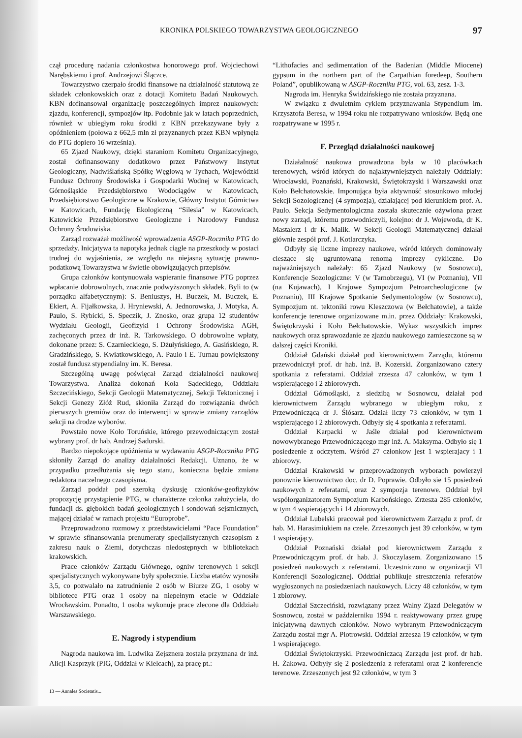KRONIKA POLSKIEGO TOWARZYSTWA GEOLOGICZNEGO 97
czął procedurę nadania członkostwa honorowego prof. Wojciechowi Narębskiemu i prof. Andrzejowi Ślączce.
Towarzystwo czerpało środki finansowe na działalność statutową ze składek członkowskich oraz z dotacji Komitetu Badań Naukowych. KBN dofinansował organizację poszczególnych imprez naukowych: zjazdu, konferencji, sympozjów itp. Podobnie jak w latach poprzednich, również w ubiegłym roku środki z KBN przekazywane były z opóźnieniem (połowa z 662,5 mln zł przyznanych przez KBN wpłynęła do PTG dopiero 16 września).
65 Zjazd Naukowy, dzięki staraniom Komitetu Organizacyjnego, został dofinansowany dodatkowo przez Państwowy Instytut Geologiczny, Nadwiślańską Spółkę Węglową w Tychach, Wojewódzki Fundusz Ochrony Środowiska i Gospodarki Wodnej w Katowicach, Górnośląskie Przedsiębiorstwo Wodociągów w Katowicach, Przedsiębiorstwo Geologiczne w Krakowie, Główny Instytut Górnictwa w Katowicach, Fundację Ekologiczną “Silesia” w Katowicach, Katowickie Przedsiębiorstwo Geologiczne i Narodowy Fundusz Ochrony Środowiska.
Zarząd rozważał możliwość wprowadzenia ASGP-Rocznika PTG do sprzedaży. Inicjatywa ta napotyka jednak ciągle na przeszkody w postaci trudnej do wyjaśnienia, ze względu na niejasną sytuację prawno-podatkową Towarzystwa w świetle obowiązujących przepisów.
Grupa członków kontynuowała wspieranie finansowe PTG poprzez wpłacanie dobrowolnych, znacznie podwyższonych składek. Byli to (w porządku alfabetycznym): S. Beniuszys, H. Buczek, M. Buczek, E. Ekiert, A. Fijałkowska, J. Hryniewski, A. Jednorowska, J. Motyka, A. Paulo, S. Rybicki, S. Speczik, J. Znosko, oraz grupa 12 studentów Wydziału Geologii, Geofizyki i Ochrony Środowiska AGH, zachęconych przez dr inż. R. Tarkowskiego. O dobrowolne wpłaty, dokonane przez: S. Czarnieckiego, S. Dżułyńskiego, A. Gasińskiego, R. Gradzińskiego, S. Kwiatkowskiego, A. Paulo i E. Turnau powiększony został fundusz stypendialny im. K. Beresa.
Szczególną uwagę poświęcał Zarząd działalności naukowej Towarzystwa. Analiza dokonań Koła Sądeckiego, Oddziału Szczecińskiego, Sekcji Geologii Matematycznej, Sekcji Tektonicznej i Sekcji Genezy Złóż Rud, skłoniła Zarząd do rozwiązania dwóch pierwszych gremiów oraz do interwencji w sprawie zmiany zarządów sekcji na drodze wyborów.
Powstało nowe Koło Toruńskie, którego przewodniczącym został wybrany prof. dr hab. Andrzej Sadurski.
Bardzo niepokojące opóźnienia w wydawaniu ASGP-Rocznika PTG skłoniły Zarząd do analizy działalności Redakcji. Uznano, że w przypadku przedłużania się tego stanu, konieczna będzie zmiana redaktora naczelnego czasopisma.
Zarząd poddał pod szeroką dyskusję członków-geofizyków propozycję przystąpienie PTG, w charakterze członka założyciela, do fundacji ds. głębokich badań geologicznych i sondowań sejsmicznych, mającej działać w ramach projektu “Europrobe”.
Przeprowadzono rozmowy z przedstawicielami “Pace Foundation” w sprawie sfinansowania prenumeraty specjalistycznych czasopism z zakresu nauk o Ziemi, dotychczas niedostępnych w bibliotekach krakowskich.
Prace członków Zarządu Głównego, ogniw terenowych i sekcji specjalistycznych wykonywane były społecznie. Liczba etatów wynosiła 3,5, co pozwalało na zatrudnienie 2 osób w Biurze ZG, 1 osoby w bibliotece PTG oraz 1 osoby na niepełnym etacie w Oddziale Wrocławskim. Ponadto, 1 osoba wykonuje prace zlecone dla Oddziału Warszawskiego.
E. Nagrody i stypendium
Nagroda naukowa im. Ludwika Zejsznera została przyznana dr inż. Alicji Kasprzyk (PIG, Oddział w Kielcach), za pracę pt.:
“Lithofacies and sedimentation of the Badenian (Middle Miocene) gypsum in the northern part of the Carpathian foredeep, Southern Poland”, opublikowaną w ASGP-Roczniku PTG, vol. 63, zesz. 1-3.
Nagroda im. Henryka Świdzińskiego nie została przyznana.
W związku z dwuletnim cyklem przyznawania Stypendium im. Krzysztofa Beresa, w 1994 roku nie rozpatrywano wniosków. Będą one rozpatrywane w 1995 r.
F. Przegląd działalności naukowej
Działalność naukowa prowadzona była w 10 placówkach terenowych, wśród których do najaktywniejszych należały Oddziały: Wrocławski, Poznański, Krakowski, Świętokrzyski i Warszawski oraz Koło Bełchatowskie. Imponująca była aktywność stosunkowo młodej Sekcji Sozologicznej (4 sympozja), działającej pod kierunkiem prof. A. Paulo. Sekcja Sedymentologiczna została skutecznie ożywiona przez nowy zarząd, któremu przewodniczyli, kolejno: dr J. Wojewoda, dr K. Mastalerz i dr K. Malik. W Sekcji Geologii Matematycznej działał głównie zespół prof. J. Kotlarczyka.
Odbyły się liczne imprezy naukowe, wśród których dominowały cieszące się ugruntowaną renomą imprezy cykliczne. Do najważniejszych należały: 65 Zjazd Naukowy (w Sosnowcu), Konferencje Sozologiczne: V (w Tarnobrzegu), VI (w Poznaniu), VII (na Kujawach), I Krajowe Sympozjum Petroarcheologiczne (w Poznaniu), III Krajowe Spotkanie Sedymentologów (w Sosnowcu), Sympozjum nt. tektoniki rowu Kleszczowa (w Bełchatowie), a także konferencje terenowe organizowane m.in. przez Oddziały: Krakowski, Świętokrzyski i Koło Bełchatowskie. Wykaz wszystkich imprez naukowych oraz sprawozdanie ze zjazdu naukowego zamieszczone są w dalszej części Kroniki.
Oddział Gdański działał pod kierownictwem Zarządu, któremu przewodniczył prof. dr hab. inż. B. Kozerski. Zorganizowano cztery spotkania z referatami. Oddział zrzesza 47 członków, w tym 1 wspierającego i 2 zbiorowych.
Oddział Górnośląski, z siedzibą w Sosnowcu, działał pod kierownictwem Zarządu wybranego w ubiegłym roku, z Przewodniczącą dr J. Ślósarz. Odział liczy 73 członków, w tym 1 wspierającego i 2 zbiorowych. Odbyły się 4 spotkania z referatami.
Oddział Karpacki w Jaśle działał pod kierownictwem nowowybranego Przewodniczącego mgr inż. A. Maksyma. Odbyło się 1 posiedzenie z odczytem. Wśród 27 członkow jest 1 wspierajacy i 1 zbiorowy.
Oddział Krakowski w przeprowadzonych wyborach powierzył ponownie kierownictwo doc. dr D. Poprawie. Odbyło sie 15 posiedzeń naukowych z referatami, oraz 2 sympozja terenowe. Oddział był współorganizatorem Sympozjum Karbońskiego. Zrzesza 285 członków, w tym 4 wspierających i 14 zbiorowych.
Oddział Lubelski pracował pod kierownictwem Zarządu z prof. dr hab. M. Harasimiukiem na czele. Zrzeszonych jest 39 członków, w tym 1 wspierający.
Oddział Poznański działał pod kierownictwem Zarządu z Przewodniczącym prof. dr hab. J. Skoczylasem. Zorganizowano 15 posiedzeń naukowych z referatami. Uczestniczono w organizacji VI Konferencji Sozologicznej. Oddział publikuje streszczenia referatów wygłoszonych na posiedzeniach naukowych. Liczy 48 członków, w tym 1 zbiorowy.
Oddział Szczeciński, rozwiązany przez Walny Zjazd Delegatów w Sosnowcu, został w październiku 1994 r. reaktywowany przez grupę inicjatywną dawnych członków. Nowo wybranym Przewodniczącym Zarządu został mgr A. Piotrowski. Oddział zrzesza 19 członków, w tym 1 wspierającego.
Oddział Świętokrzyski. Przewodniczacą Zarządu jest prof. dr hab. H. Żakowa. Odbyły się 2 posiedzenia z referatami oraz 2 konferencje terenowe. Zrzeszonych jest 92 członków, w tym 3
13 — Annales Societatis...